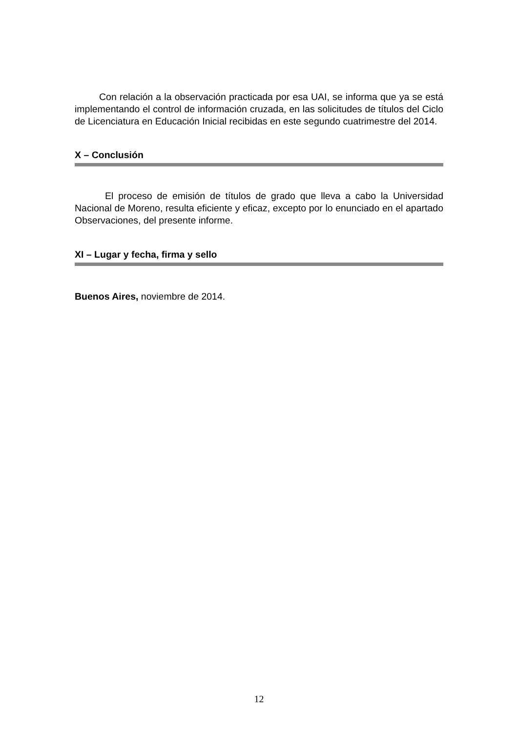Con relación a la observación practicada por esa UAI, se informa que ya se está implementando el control de información cruzada, en las solicitudes de títulos del Ciclo de Licenciatura en Educación Inicial recibidas en este segundo cuatrimestre del 2014.
X – Conclusión
El proceso de emisión de títulos de grado que lleva a cabo la Universidad Nacional de Moreno, resulta eficiente y eficaz, excepto por lo enunciado en el apartado Observaciones, del presente informe.
XI – Lugar y fecha, firma y sello
Buenos Aires, noviembre de 2014.
12